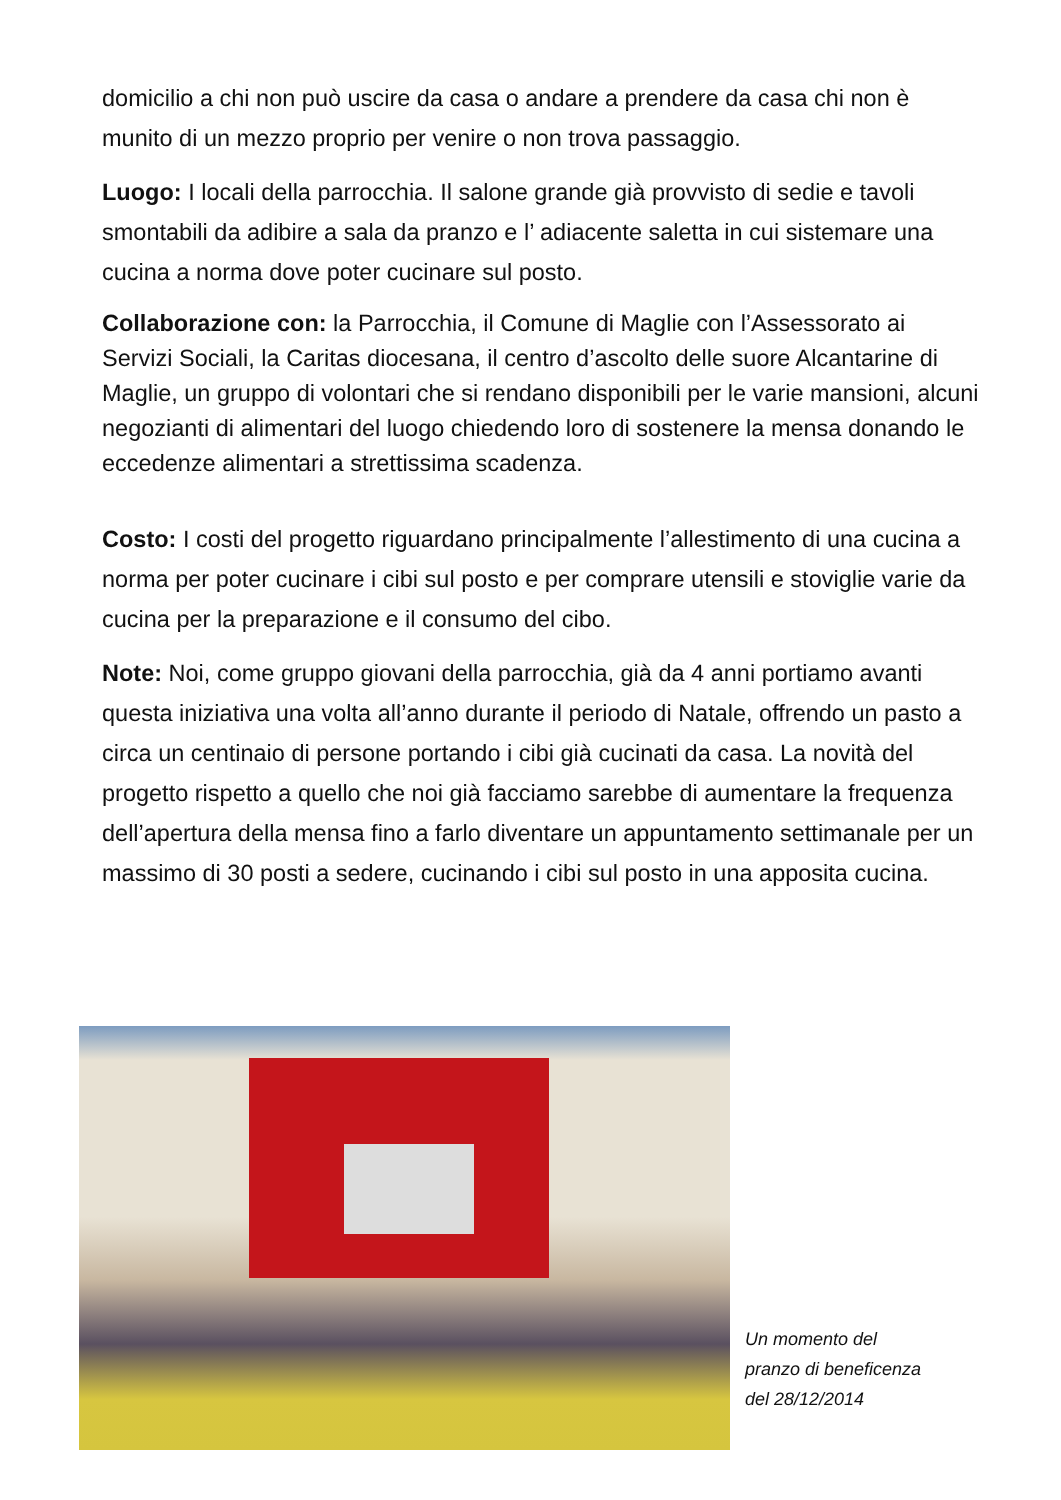domicilio a chi non può uscire da casa o andare a prendere da casa chi non è munito di un mezzo proprio per venire o non trova passaggio.
Luogo: I locali della parrocchia. Il salone grande già provvisto di sedie e tavoli smontabili da adibire a sala da pranzo e l’ adiacente saletta in cui sistemare una cucina a norma dove poter cucinare sul posto.
Collaborazione con: la Parrocchia, il Comune di Maglie con l’Assessorato ai Servizi Sociali, la Caritas diocesana, il centro d’ascolto delle suore Alcantarine di Maglie, un gruppo di volontari che si rendano disponibili per le varie mansioni, alcuni negozianti di alimentari del luogo chiedendo loro di sostenere la mensa donando le eccedenze alimentari a strettissima scadenza.
Costo: I costi del progetto riguardano principalmente l’allestimento di una cucina a norma per poter cucinare i cibi sul posto e per comprare utensili e stoviglie varie da cucina per la preparazione e il consumo del cibo.
Note: Noi, come gruppo giovani della parrocchia, già da 4 anni portiamo avanti questa iniziativa una volta all’anno durante il periodo di Natale, offrendo un pasto a circa un centinaio di persone portando i cibi già cucinati da casa. La novità del progetto rispetto a quello che noi già facciamo sarebbe di aumentare la frequenza dell’apertura della mensa fino a farlo diventare un appuntamento settimanale per un massimo di 30 posti a sedere, cucinando i cibi sul posto in una apposita cucina.
Un momento del
pranzo di beneficenza
del 28/12/2014